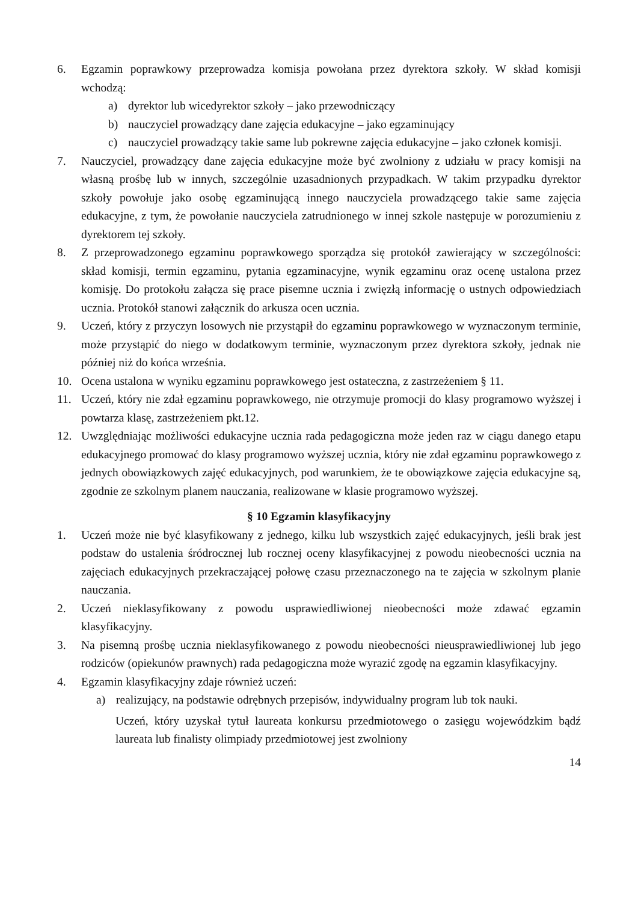6. Egzamin poprawkowy przeprowadza komisja powołana przez dyrektora szkoły. W skład komisji wchodzą:
a) dyrektor lub wicedyrektor szkoły – jako przewodniczący
b) nauczyciel prowadzący dane zajęcia edukacyjne – jako egzaminujący
c) nauczyciel prowadzący takie same lub pokrewne zajęcia edukacyjne – jako członek komisji.
7. Nauczyciel, prowadzący dane zajęcia edukacyjne może być zwolniony z udziału w pracy komisji na własną prośbę lub w innych, szczególnie uzasadnionych przypadkach. W takim przypadku dyrektor szkoły powołuje jako osobę egzaminującą innego nauczyciela prowadzącego takie same zajęcia edukacyjne, z tym, że powołanie nauczyciela zatrudnionego w innej szkole następuje w porozumieniu z dyrektorem tej szkoły.
8. Z przeprowadzonego egzaminu poprawkowego sporządza się protokół zawierający w szczególności: skład komisji, termin egzaminu, pytania egzaminacyjne, wynik egzaminu oraz ocenę ustalona przez komisję. Do protokołu załącza się prace pisemne ucznia i zwięzłą informację o ustnych odpowiedziach ucznia. Protokół stanowi załącznik do arkusza ocen ucznia.
9. Uczeń, który z przyczyn losowych nie przystąpił do egzaminu poprawkowego w wyznaczonym terminie, może przystąpić do niego w dodatkowym terminie, wyznaczonym przez dyrektora szkoły, jednak nie później niż do końca września.
10. Ocena ustalona w wyniku egzaminu poprawkowego jest ostateczna, z zastrzeżeniem § 11.
11. Uczeń, który nie zdał egzaminu poprawkowego, nie otrzymuje promocji do klasy programowo wyższej i powtarza klasę, zastrzeżeniem pkt.12.
12. Uwzględniając możliwości edukacyjne ucznia rada pedagogiczna może jeden raz w ciągu danego etapu edukacyjnego promować do klasy programowo wyższej ucznia, który nie zdał egzaminu poprawkowego z jednych obowiązkowych zajęć edukacyjnych, pod warunkiem, że te obowiązkowe zajęcia edukacyjne są, zgodnie ze szkolnym planem nauczania, realizowane w klasie programowo wyższej.
§ 10 Egzamin klasyfikacyjny
1. Uczeń może nie być klasyfikowany z jednego, kilku lub wszystkich zajęć edukacyjnych, jeśli brak jest podstaw do ustalenia śródrocznej lub rocznej oceny klasyfikacyjnej z powodu nieobecności ucznia na zajęciach edukacyjnych przekraczającej połowę czasu przeznaczonego na te zajęcia w szkolnym planie nauczania.
2. Uczeń nieklasyfikowany z powodu usprawiedliwionej nieobecności może zdawać egzamin klasyfikacyjny.
3. Na pisemną prośbę ucznia nieklasyfikowanego z powodu nieobecności nieusprawiedliwionej lub jego rodziców (opiekunów prawnych) rada pedagogiczna może wyrazić zgodę na egzamin klasyfikacyjny.
4. Egzamin klasyfikacyjny zdaje również uczeń:
a) realizujący, na podstawie odrębnych przepisów, indywidualny program lub tok nauki.
Uczeń, który uzyskał tytuł laureata konkursu przedmiotowego o zasięgu wojewódzkim bądź laureata lub finalisty olimpiady przedmiotowej jest zwolniony
14